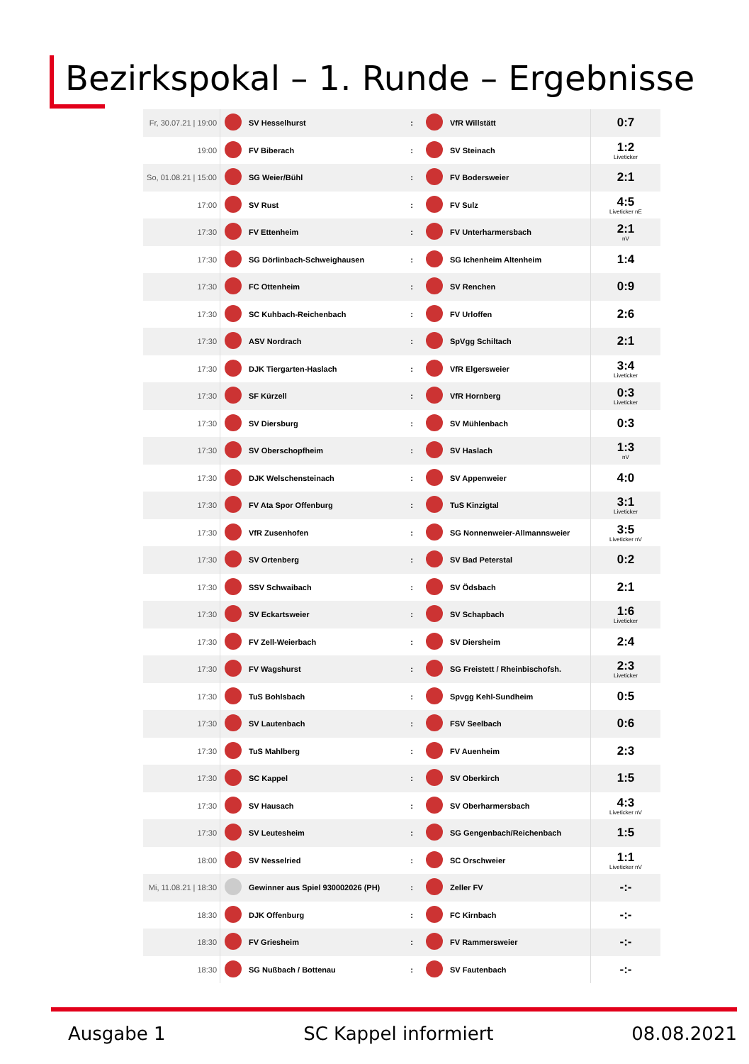Bezirkspokal – 1. Runde – Ergebnisse
| Fr, 30.07.21 / 19:00 | | SV Hesselhurst | : | | VfR Willstätt | 0:7 |
| 19:00 | | FV Biberach | : | | SV Steinach | 1:2 Liveticker |
| So, 01.08.21 / 15:00 | | SG Weier/Bühl | : | | FV Bodersweier | 2:1 |
| 17:00 | | SV Rust | : | | FV Sulz | 4:5 Liveticker nE |
| 17:30 | | FV Ettenheim | : | | FV Unterharmersbach | 2:1 nV |
| 17:30 | | SG Dörlinbach-Schweighausen | : | | SG Ichenheim Altenheim | 1:4 |
| 17:30 | | FC Ottenheim | : | | SV Renchen | 0:9 |
| 17:30 | | SC Kuhbach-Reichenbach | : | | FV Urloffen | 2:6 |
| 17:30 | | ASV Nordrach | : | | SpVgg Schiltach | 2:1 |
| 17:30 | | DJK Tiergarten-Haslach | : | | VfR Elgersweier | 3:4 Liveticker |
| 17:30 | | SF Kürzell | : | | VfR Hornberg | 0:3 Liveticker |
| 17:30 | | SV Diersburg | : | | SV Mühlenbach | 0:3 |
| 17:30 | | SV Oberschopfheim | : | | SV Haslach | 1:3 nV |
| 17:30 | | DJK Welschensteinach | : | | SV Appenweier | 4:0 |
| 17:30 | | FV Ata Spor Offenburg | : | | TuS Kinzigtal | 3:1 Liveticker |
| 17:30 | | VfR Zusenhofen | : | | SG Nonnenweier-Allmannsweier | 3:5 Liveticker nV |
| 17:30 | | SV Ortenberg | : | | SV Bad Peterstal | 0:2 |
| 17:30 | | SSV Schwaibach | : | | SV Ödsbach | 2:1 |
| 17:30 | | SV Eckartsweier | : | | SV Schapbach | 1:6 Liveticker |
| 17:30 | | FV Zell-Weierbach | : | | SV Diersheim | 2:4 |
| 17:30 | | FV Wagshurst | : | | SG Freistett / Rheinbischofsh. | 2:3 Liveticker |
| 17:30 | | TuS Bohlsbach | : | | Spvgg Kehl-Sundheim | 0:5 |
| 17:30 | | SV Lautenbach | : | | FSV Seelbach | 0:6 |
| 17:30 | | TuS Mahlberg | : | | FV Auenheim | 2:3 |
| 17:30 | | SC Kappel | : | | SV Oberkirch | 1:5 |
| 17:30 | | SV Hausach | : | | SV Oberharmersbach | 4:3 Liveticker nV |
| 17:30 | | SV Leutesheim | : | | SG Gengenbach/Reichenbach | 1:5 |
| 18:00 | | SV Nesselried | : | | SC Orschweier | 1:1 Liveticker nV |
| Mi, 11.08.21 / 18:30 | | Gewinner aus Spiel 930002026 (PH) | : | | Zeller FV | -:- |
| 18:30 | | DJK Offenburg | : | | FC Kirnbach | -:- |
| 18:30 | | FV Griesheim | : | | FV Rammersweier | -:- |
| 18:30 | | SG Nußbach / Bottenau | : | | SV Fautenbach | -:- |
Ausgabe 1 SC Kappel informiert 08.08.2021